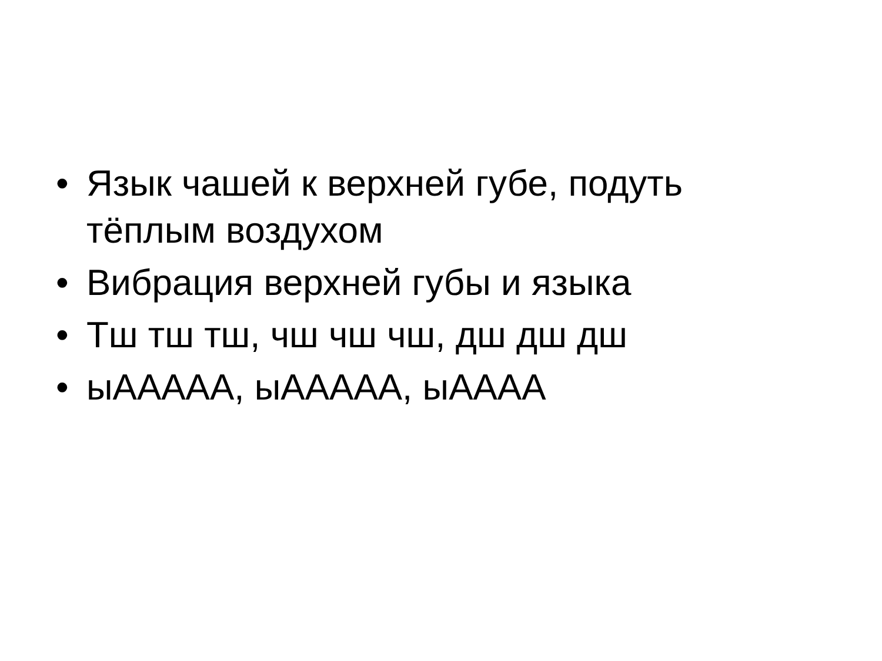• Язык чашей к верхней губе, подуть тёплым воздухом
• Вибрация верхней губы и языка
• Тш тш тш, чш чш чш, дш дш дш
• ыААААА, ыААААА, ыАААА